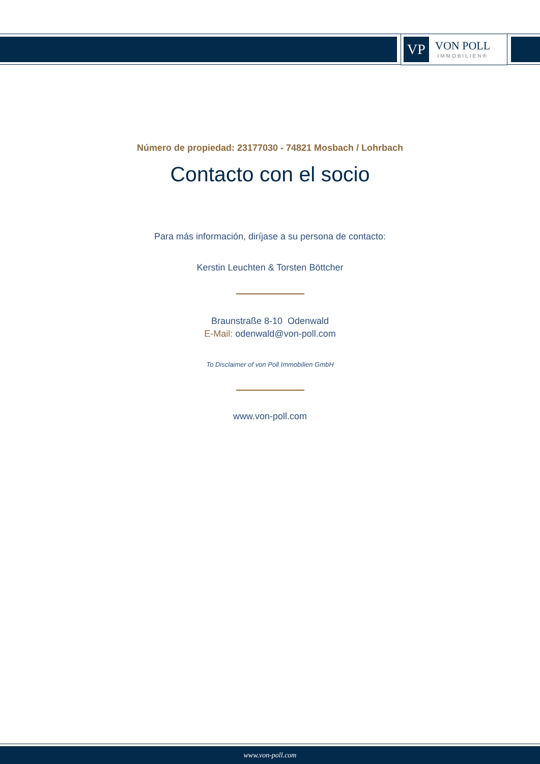VP
VON POLL
IMMOBILIEN®
Número de propiedad: 23177030 - 74821 Mosbach / Lohrbach
Contacto con el socio
Para más información, diríjase a su persona de contacto:
Kerstin Leuchten & Torsten Böttcher
Braunstraße 8-10 Odenwald
E-Mail: odenwald@von-poll.com
To Disclaimer of von Poll Immobilien GmbH
www.von-poll.com
www.von-poll.com